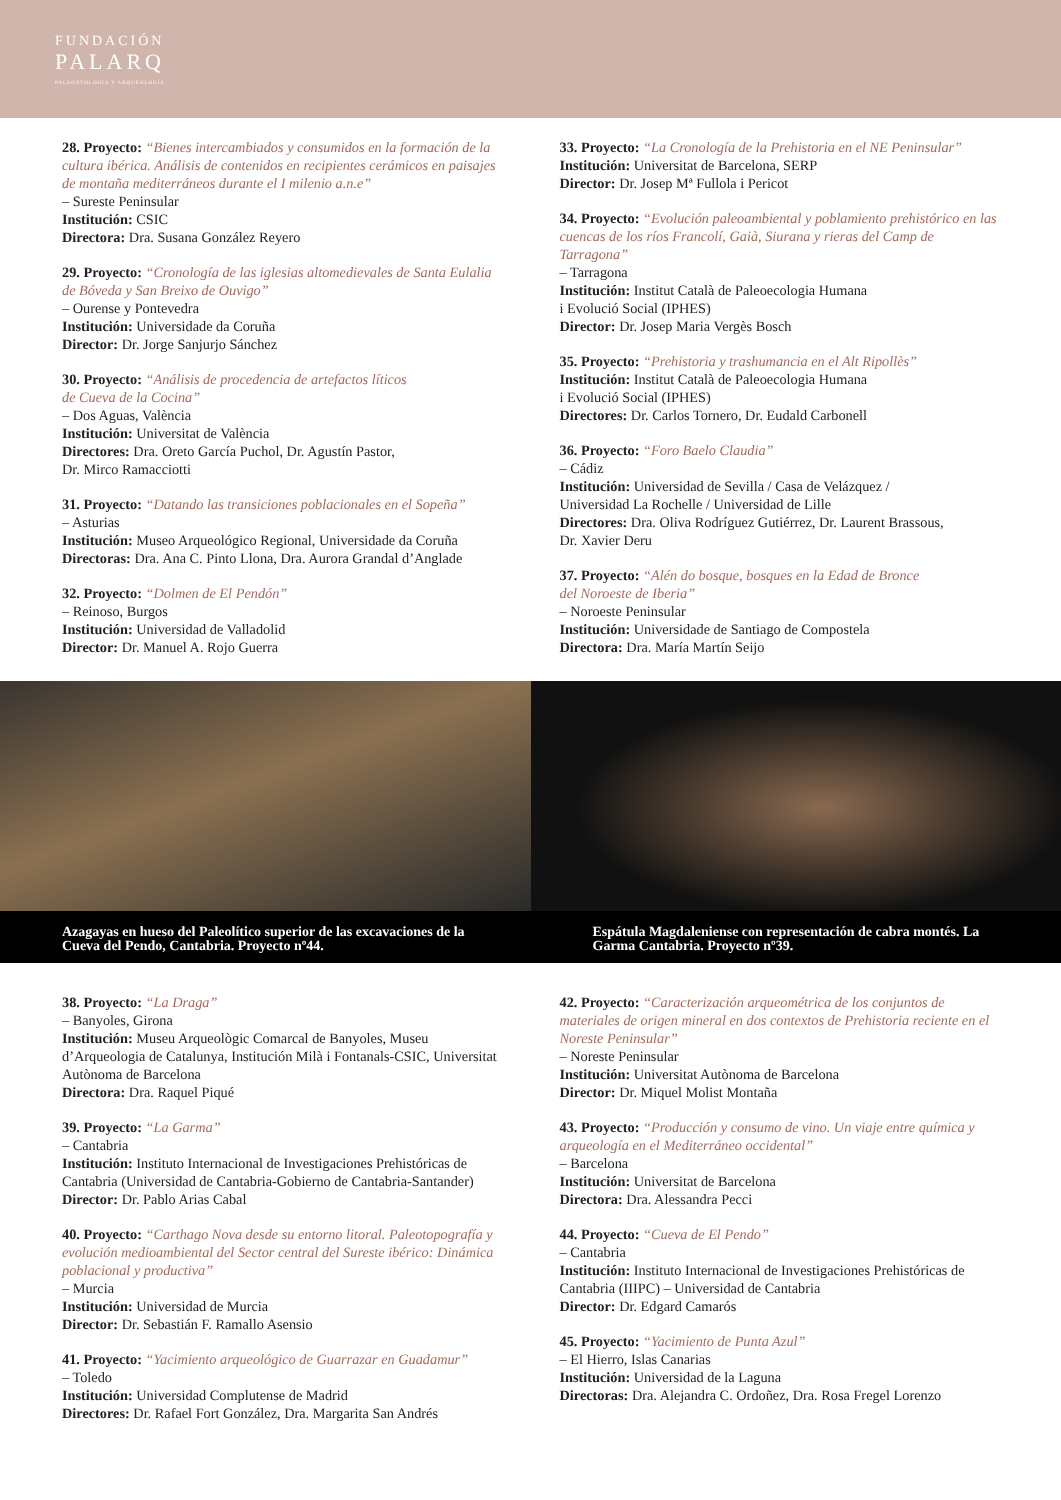FUNDACIÓN
PALARQ
PALEONTOLOGÍA Y ARQUEOLOGÍA
28. Proyecto: “Bienes intercambiados y consumidos en la formación de la cultura ibérica. Análisis de contenidos en recipientes cerámicos en paisajes de montaña mediterráneos durante el I milenio a.n.e”
– Sureste Peninsular
Institución: CSIC
Directora: Dra. Susana González Reyero
29. Proyecto: “Cronología de las iglesias altomedievales de Santa Eulalia de Bóveda y San Breixo de Ouvigo”
– Ourense y Pontevedra
Institución: Universidade da Coruña
Director: Dr. Jorge Sanjurjo Sánchez
30. Proyecto: “Análisis de procedencia de artefactos líticos
de Cueva de la Cocina”
– Dos Aguas, València
Institución: Universitat de València
Directores: Dra. Oreto García Puchol, Dr. Agustín Pastor,
Dr. Mirco Ramacciotti
31. Proyecto: “Datando las transiciones poblacionales en el Sopeña”
– Asturias
Institución: Museo Arqueológico Regional, Universidade da Coruña
Directoras: Dra. Ana C. Pinto Llona, Dra. Aurora Grandal d’Anglade
32. Proyecto: “Dolmen de El Pendón”
– Reinoso, Burgos
Institución: Universidad de Valladolid
Director: Dr. Manuel A. Rojo Guerra
33. Proyecto: “La Cronología de la Prehistoria en el NE Peninsular”
Institución: Universitat de Barcelona, SERP
Director: Dr. Josep Mª Fullola i Pericot
34. Proyecto: “Evolución paleoambiental y poblamiento prehistórico en las cuencas de los ríos Francolí, Gaià, Siurana y rieras del Camp de Tarragona”
– Tarragona
Institución: Institut Català de Paleoecologia Humana
i Evolució Social (IPHES)
Director: Dr. Josep Maria Vergès Bosch
35. Proyecto: “Prehistoria y trashumancia en el Alt Ripollès”
Institución: Institut Català de Paleoecologia Humana
i Evolució Social (IPHES)
Directores: Dr. Carlos Tornero, Dr. Eudald Carbonell
36. Proyecto: “Foro Baelo Claudia”
– Cádiz
Institución: Universidad de Sevilla / Casa de Velázquez /
Universidad La Rochelle / Universidad de Lille
Directores: Dra. Oliva Rodríguez Gutiérrez, Dr. Laurent Brassous,
Dr. Xavier Deru
37. Proyecto: “Alén do bosque, bosques en la Edad de Bronce
del Noroeste de Iberia”
– Noroeste Peninsular
Institución: Universidade de Santiago de Compostela
Directora: Dra. María Martín Seijo
Azagayas en hueso del Paleolítico superior de las excavaciones de la Cueva del Pendo, Cantabria. Proyecto nº44.
Espátula Magdaleniense con representación de cabra montés. La Garma Cantabria. Proyecto nº39.
38. Proyecto: “La Draga”
– Banyoles, Girona
Institución: Museu Arqueològic Comarcal de Banyoles, Museu d’Arqueologia de Catalunya, Institución Milà i Fontanals-CSIC, Universitat Autònoma de Barcelona
Directora: Dra. Raquel Piqué
39. Proyecto: “La Garma”
– Cantabria
Institución: Instituto Internacional de Investigaciones Prehistóricas de Cantabria (Universidad de Cantabria-Gobierno de Cantabria-Santander)
Director: Dr. Pablo Arias Cabal
40. Proyecto: “Carthago Nova desde su entorno litoral. Paleotopografía y evolución medioambiental del Sector central del Sureste ibérico: Dinámica poblacional y productiva”
– Murcia
Institución: Universidad de Murcia
Director: Dr. Sebastián F. Ramallo Asensio
41. Proyecto: “Yacimiento arqueológico de Guarrazar en Guadamur”
– Toledo
Institución: Universidad Complutense de Madrid
Directores: Dr. Rafael Fort González, Dra. Margarita San Andrés
42. Proyecto: “Caracterización arqueométrica de los conjuntos de materiales de origen mineral en dos contextos de Prehistoria reciente en el Noreste Peninsular”
– Noreste Peninsular
Institución: Universitat Autònoma de Barcelona
Director: Dr. Miquel Molist Montaña
43. Proyecto: “Producción y consumo de vino. Un viaje entre química y arqueología en el Mediterráneo occidental”
– Barcelona
Institución: Universitat de Barcelona
Directora: Dra. Alessandra Pecci
44. Proyecto: “Cueva de El Pendo”
– Cantabria
Institución: Instituto Internacional de Investigaciones Prehistóricas de Cantabria (IIIPC) – Universidad de Cantabria
Director: Dr. Edgard Camarós
45. Proyecto: “Yacimiento de Punta Azul”
– El Hierro, Islas Canarias
Institución: Universidad de la Laguna
Directoras: Dra. Alejandra C. Ordoñez, Dra. Rosa Fregel Lorenzo